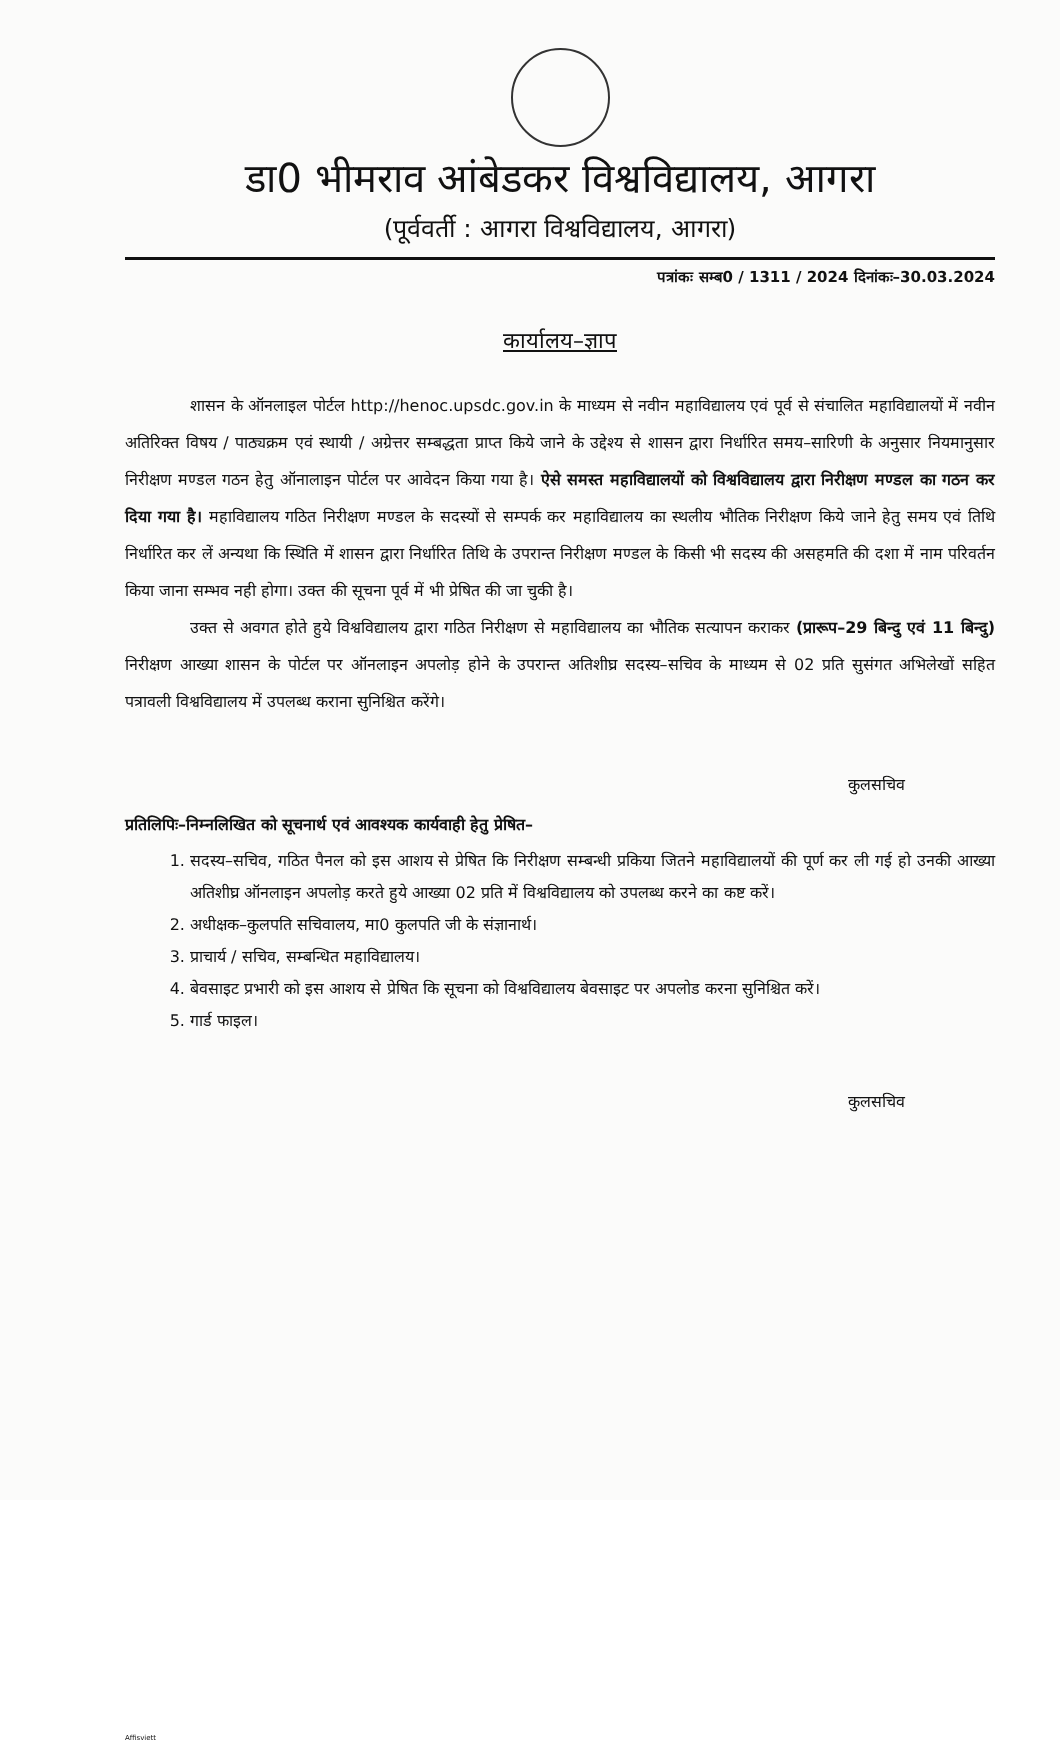डा0 भीमराव आंबेडकर विश्वविद्यालय, आगरा
(पूर्ववर्ती : आगरा विश्वविद्यालय, आगरा)
पत्रांकः सम्ब0 / 1311 / 2024 दिनांकः–30.03.2024
कार्यालय–ज्ञाप
शासन के ऑनलाइल पोर्टल http://henoc.upsdc.gov.in के माध्यम से नवीन महाविद्यालय एवं पूर्व से संचालित महाविद्यालयों में नवीन अतिरिक्त विषय / पाठ्यक्रम एवं स्थायी / अग्रेत्तर सम्बद्धता प्राप्त किये जाने के उद्देश्य से शासन द्वारा निर्धारित समय–सारिणी के अनुसार नियमानुसार निरीक्षण मण्डल गठन हेतु ऑनालाइन पोर्टल पर आवेदन किया गया है। ऐसे समस्त महाविद्यालयों को विश्वविद्यालय द्वारा निरीक्षण मण्डल का गठन कर दिया गया है। महाविद्यालय गठित निरीक्षण मण्डल के सदस्यों से सम्पर्क कर महाविद्यालय का स्थलीय भौतिक निरीक्षण किये जाने हेतु समय एवं तिथि निर्धारित कर लें अन्यथा कि स्थिति में शासन द्वारा निर्धारित तिथि के उपरान्त निरीक्षण मण्डल के किसी भी सदस्य की असहमति की दशा में नाम परिवर्तन किया जाना सम्भव नही होगा। उक्त की सूचना पूर्व में भी प्रेषित की जा चुकी है।
उक्त से अवगत होते हुये विश्वविद्यालय द्वारा गठित निरीक्षण से महाविद्यालय का भौतिक सत्यापन कराकर (प्रारूप–29 बिन्दु एवं 11 बिन्दु) निरीक्षण आख्या शासन के पोर्टल पर ऑनलाइन अपलोड़ होने के उपरान्त अतिशीघ्र सदस्य–सचिव के माध्यम से 02 प्रति सुसंगत अभिलेखों सहित पत्रावली विश्वविद्यालय में उपलब्ध कराना सुनिश्चित करेंगे।
कुलसचिव
प्रतिलिपिः–निम्नलिखित को सूचनार्थ एवं आवश्यक कार्यवाही हेतु प्रेषित–
1. सदस्य–सचिव, गठित पैनल को इस आशय से प्रेषित कि निरीक्षण सम्बन्धी प्रकिया जितने महाविद्यालयों की पूर्ण कर ली गई हो उनकी आख्या अतिशीघ्र ऑनलाइन अपलोड़ करते हुये आख्या 02 प्रति में विश्वविद्यालय को उपलब्ध करने का कष्ट करें।
2. अधीक्षक–कुलपति सचिवालय, मा0 कुलपति जी के संज्ञानार्थ।
3. प्राचार्य / सचिव, सम्बन्धित महाविद्यालय।
4. बेवसाइट प्रभारी को इस आशय से प्रेषित कि सूचना को विश्वविद्यालय बेवसाइट पर अपलोड करना सुनिश्चित करें।
5. गार्ड फाइल।
कुलसचिव
Affisviett